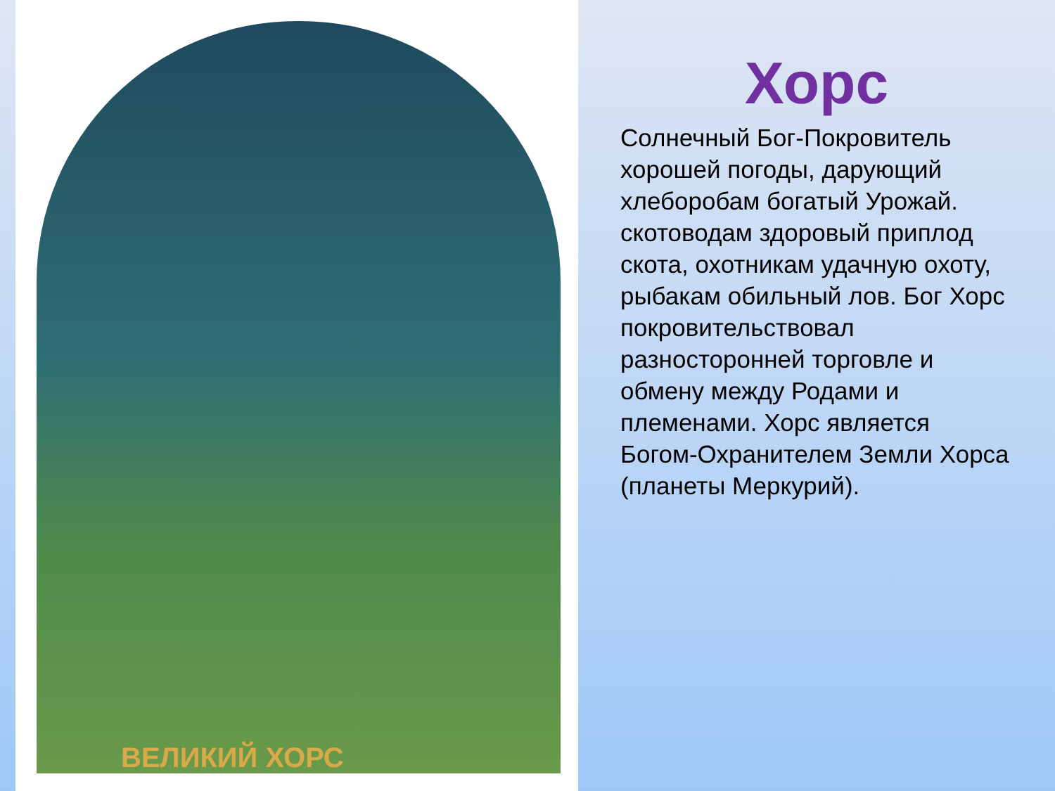ВЕЛИКИЙ ХОРС
Хорс
Солнечный Бог-Покровитель хорошей погоды, дарующий хлеборобам богатый Урожай. скотоводам здоровый приплод скота, охотникам удачную охоту, рыбакам обильный лов. Бог Хорс покровительствовал разносторонней торговле и обмену между Родами и племенами. Хорс является Богом-Охранителем Земли Хорса (планеты Меркурий).